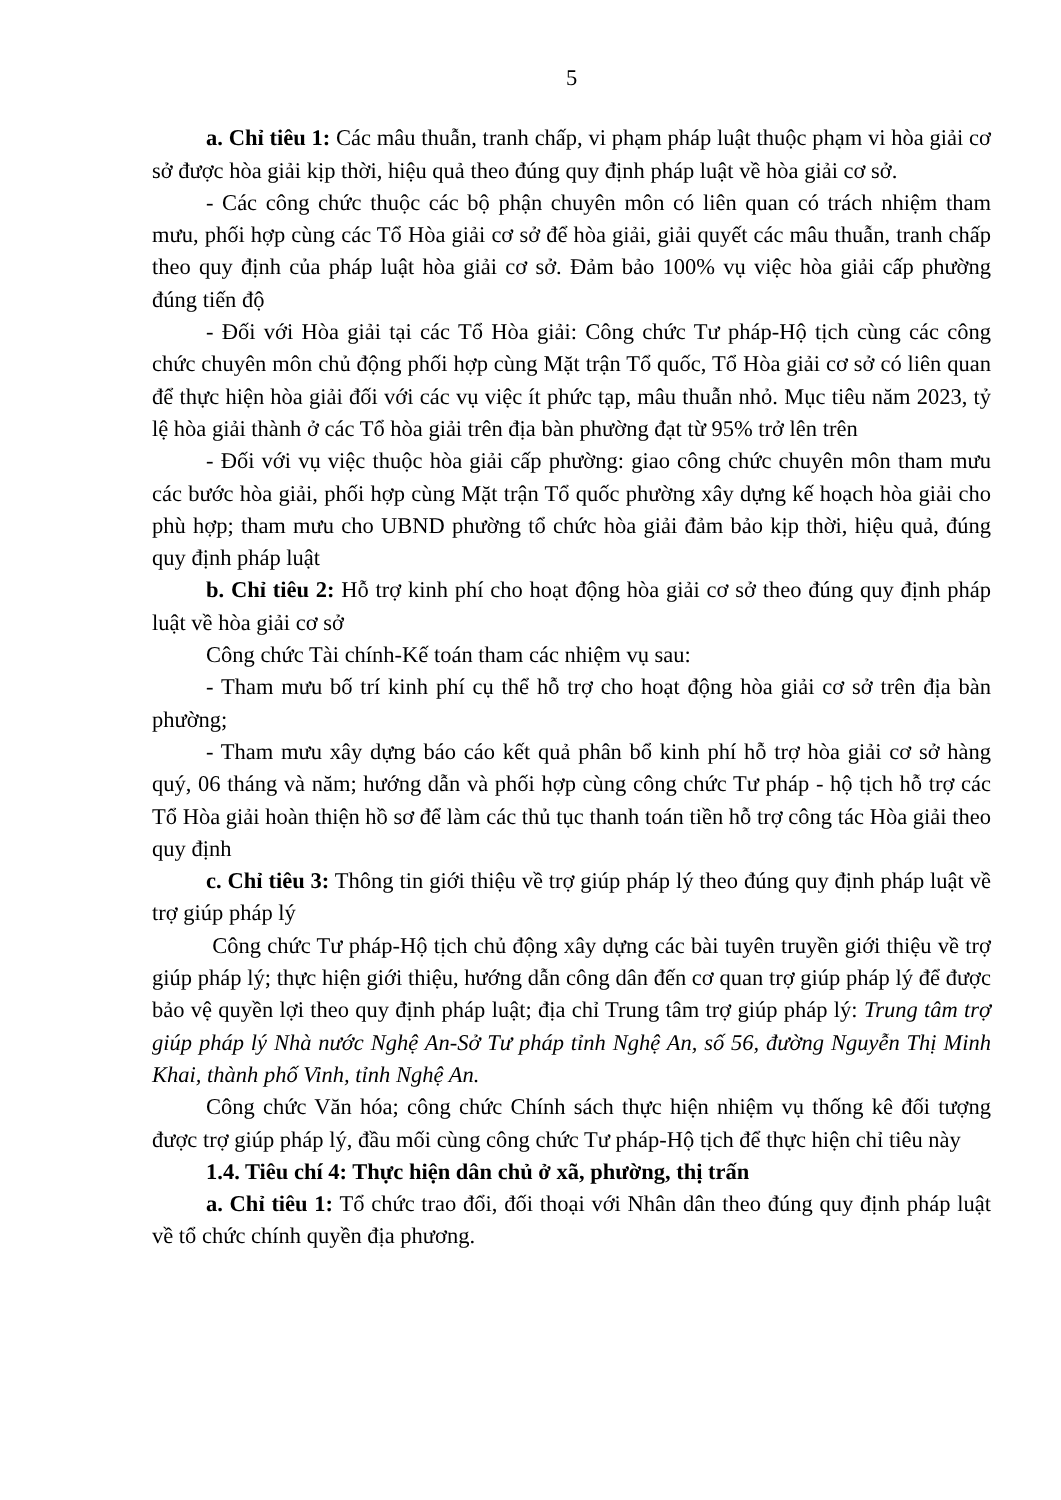5
a. Chỉ tiêu 1: Các mâu thuẫn, tranh chấp, vi phạm pháp luật thuộc phạm vi hòa giải cơ sở được hòa giải kịp thời, hiệu quả theo đúng quy định pháp luật về hòa giải cơ sở.
- Các công chức thuộc các bộ phận chuyên môn có liên quan có trách nhiệm tham mưu, phối hợp cùng các Tổ Hòa giải cơ sở để hòa giải, giải quyết các mâu thuẫn, tranh chấp theo quy định của pháp luật hòa giải cơ sở. Đảm bảo 100% vụ việc hòa giải cấp phường đúng tiến độ
- Đối với Hòa giải tại các Tổ Hòa giải: Công chức Tư pháp-Hộ tịch cùng các công chức chuyên môn chủ động phối hợp cùng Mặt trận Tổ quốc, Tổ Hòa giải cơ sở có liên quan để thực hiện hòa giải đối với các vụ việc ít phức tạp, mâu thuẫn nhỏ. Mục tiêu năm 2023, tỷ lệ hòa giải thành ở các Tổ hòa giải trên địa bàn phường đạt từ 95% trở lên trên
- Đối với vụ việc thuộc hòa giải cấp phường: giao công chức chuyên môn tham mưu các bước hòa giải, phối hợp cùng Mặt trận Tổ quốc phường xây dựng kế hoạch hòa giải cho phù hợp; tham mưu cho UBND phường tổ chức hòa giải đảm bảo kịp thời, hiệu quả, đúng quy định pháp luật
b. Chỉ tiêu 2: Hỗ trợ kinh phí cho hoạt động hòa giải cơ sở theo đúng quy định pháp luật về hòa giải cơ sở
Công chức Tài chính-Kế toán tham các nhiệm vụ sau:
- Tham mưu bố trí kinh phí cụ thể hỗ trợ cho hoạt động hòa giải cơ sở trên địa bàn phường;
- Tham mưu xây dựng báo cáo kết quả phân bổ kinh phí hỗ trợ hòa giải cơ sở hàng quý, 06 tháng và năm; hướng dẫn và phối hợp cùng công chức Tư pháp - hộ tịch hỗ trợ các Tổ Hòa giải hoàn thiện hồ sơ để làm các thủ tục thanh toán tiền hỗ trợ công tác Hòa giải theo quy định
c. Chỉ tiêu 3: Thông tin giới thiệu về trợ giúp pháp lý theo đúng quy định pháp luật về trợ giúp pháp lý
Công chức Tư pháp-Hộ tịch chủ động xây dựng các bài tuyên truyền giới thiệu về trợ giúp pháp lý; thực hiện giới thiệu, hướng dẫn công dân đến cơ quan trợ giúp pháp lý để được bảo vệ quyền lợi theo quy định pháp luật; địa chỉ Trung tâm trợ giúp pháp lý: Trung tâm trợ giúp pháp lý Nhà nước Nghệ An-Sở Tư pháp tỉnh Nghệ An, số 56, đường Nguyễn Thị Minh Khai, thành phố Vinh, tỉnh Nghệ An.
Công chức Văn hóa; công chức Chính sách thực hiện nhiệm vụ thống kê đối tượng được trợ giúp pháp lý, đầu mối cùng công chức Tư pháp-Hộ tịch để thực hiện chỉ tiêu này
1.4. Tiêu chí 4: Thực hiện dân chủ ở xã, phường, thị trấn
a. Chỉ tiêu 1: Tổ chức trao đổi, đối thoại với Nhân dân theo đúng quy định pháp luật về tổ chức chính quyền địa phương.